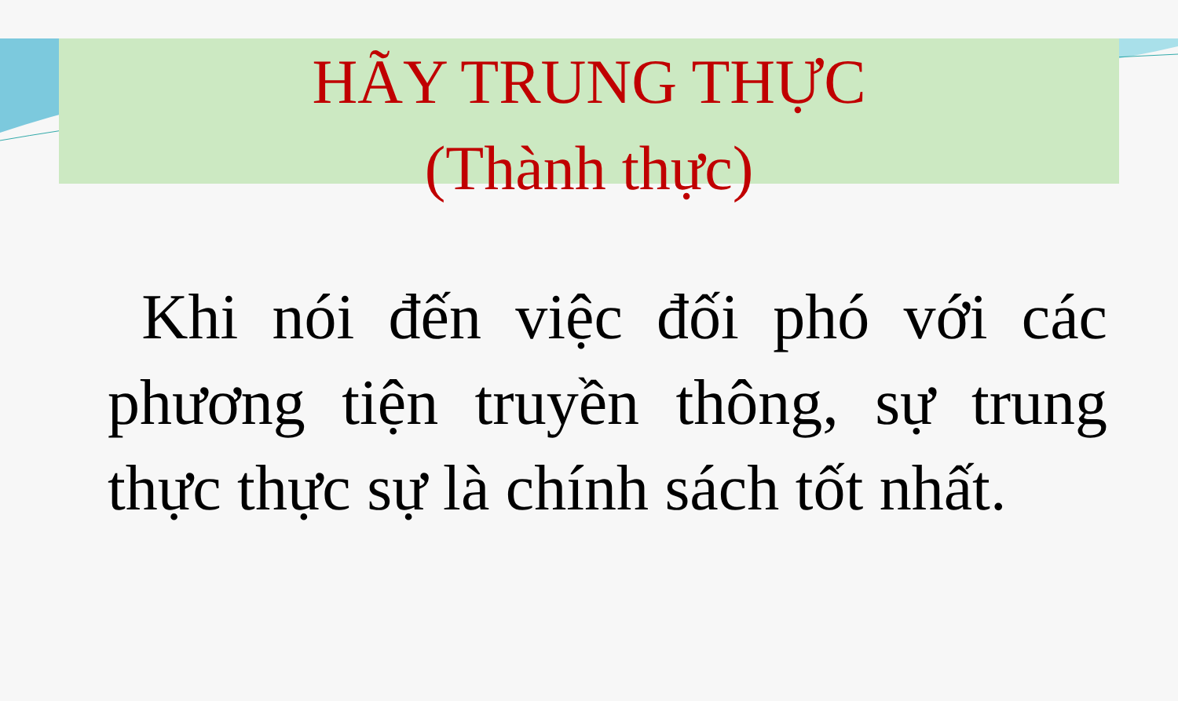HÃY TRUNG THỰC
(Thành thực)
Khi nói đến việc đối phó với các phương tiện truyền thông, sự trung thực thực sự là chính sách tốt nhất.